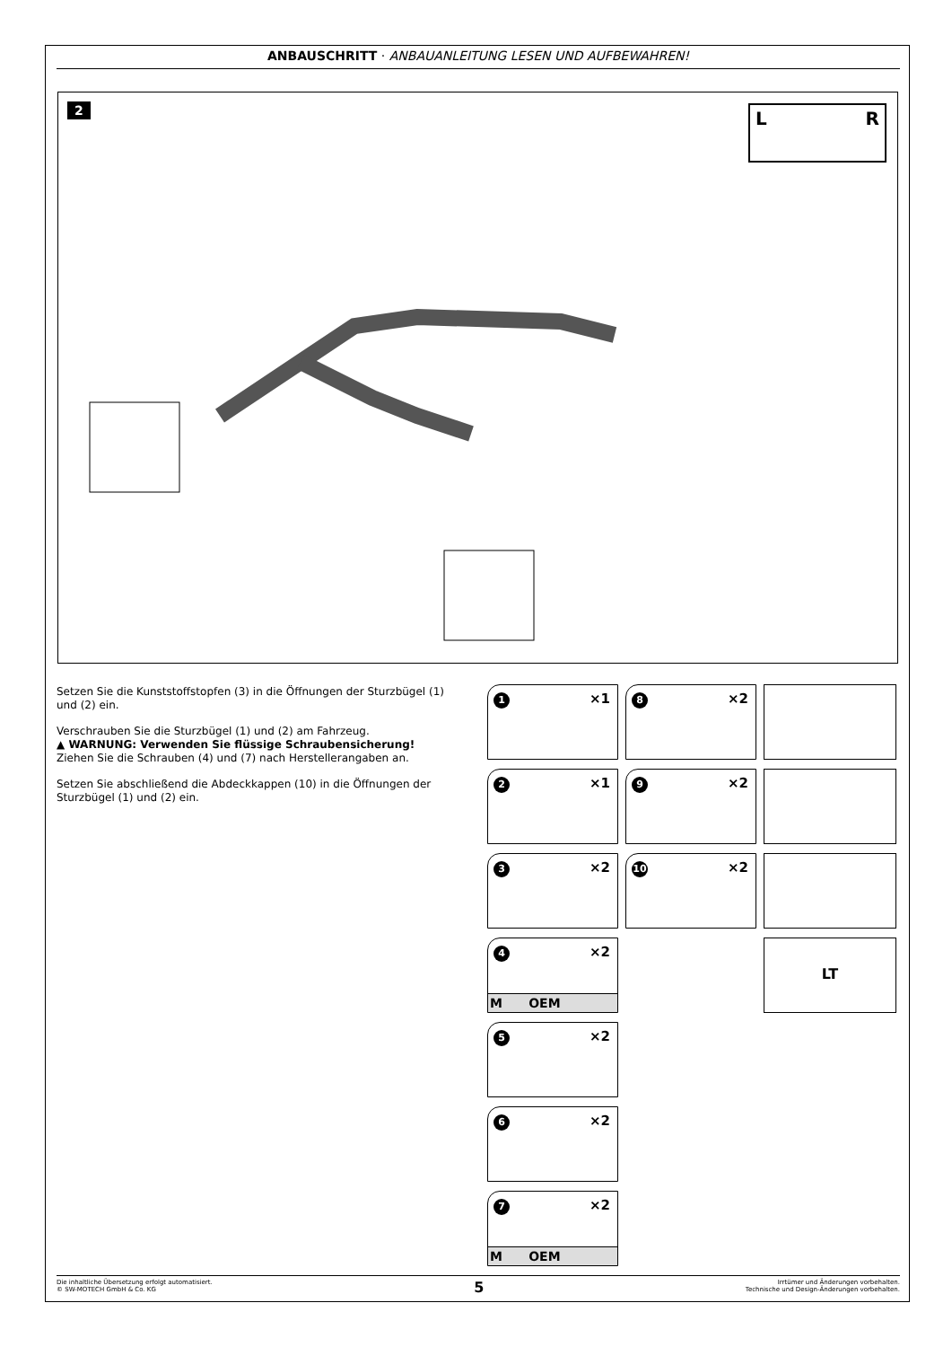ANBAUSCHRITT · ANBAUANLEITUNG LESEN UND AUFBEWAHREN!
2 LR
Setzen Sie die Kunststoffstopfen (3) in die Öffnungen der Sturzbügel (1) und (2) ein.
Verschrauben Sie die Sturzbügel (1) und (2) am Fahrzeug.
▲ WARNUNG: Verwenden Sie flüssige Schraubensicherung!
Ziehen Sie die Schrauben (4) und (7) nach Herstellerangaben an.
Setzen Sie abschließend die Abdeckkappen (10) in die Öffnungen der Sturzbügel (1) und (2) ein.
1 ×1
8 ×2
2 ×1
9 ×2
3 ×2
10 ×2
4 ×2
M OEM
LT
5 ×2
6 ×2
7 ×2
M OEM
Die inhaltliche Übersetzung erfolgt automatisiert.
© SW-MOTECH GmbH & Co. KG
5
Irrtümer und Änderungen vorbehalten.
Technische und Design-Änderungen vorbehalten.